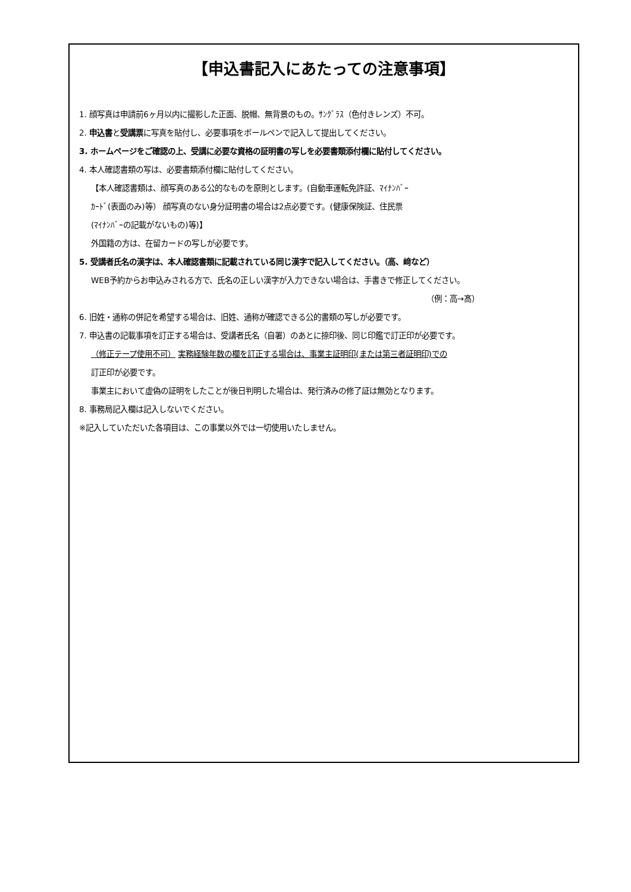【申込書記入にあたっての注意事項】
1. 顔写真は申請前6ヶ月以内に撮影した正面、脱帽、無背景のもの。ｻﾝｸﾞﾗｽ（色付きレンズ）不可。
2. 申込書と受講票に写真を貼付し、必要事項をボールペンで記入して提出してください。
3. ホームページをご確認の上、受講に必要な資格の証明書の写しを必要書類添付欄に貼付してください。
4. 本人確認書類の写は、必要書類添付欄に貼付してください。
【本人確認書類は、顔写真のある公的なものを原則とします。(自動車運転免許証、ﾏｲﾅﾝﾊﾞｰ
ｶｰﾄﾞ(表面のみ)等） 顔写真のない身分証明書の場合は2点必要です。(健康保険証、住民票
(ﾏｲﾅﾝﾊﾞｰの記載がないもの)等)】
外国籍の方は、在留カードの写しが必要です。
5. 受講者氏名の漢字は、本人確認書類に記載されている同じ漢字で記入してください。（高、﨑など）
WEB予約からお申込みされる方で、氏名の正しい漢字が入力できない場合は、手書きで修正してください。
（例：高→髙）
6. 旧姓・通称の併記を希望する場合は、旧姓、通称が確認できる公的書類の写しが必要です。
7. 申込書の記載事項を訂正する場合は、受講者氏名（自署）のあとに捺印後、同じ印鑑で訂正印が必要です。
（修正テープ使用不可） 実務経験年数の欄を訂正する場合は、事業主証明印(または第三者証明印)での
訂正印が必要です。
事業主において虚偽の証明をしたことが後日判明した場合は、発行済みの修了証は無効となります。
8. 事務局記入欄は記入しないでください。
※記入していただいた各項目は、この事業以外では一切使用いたしません。